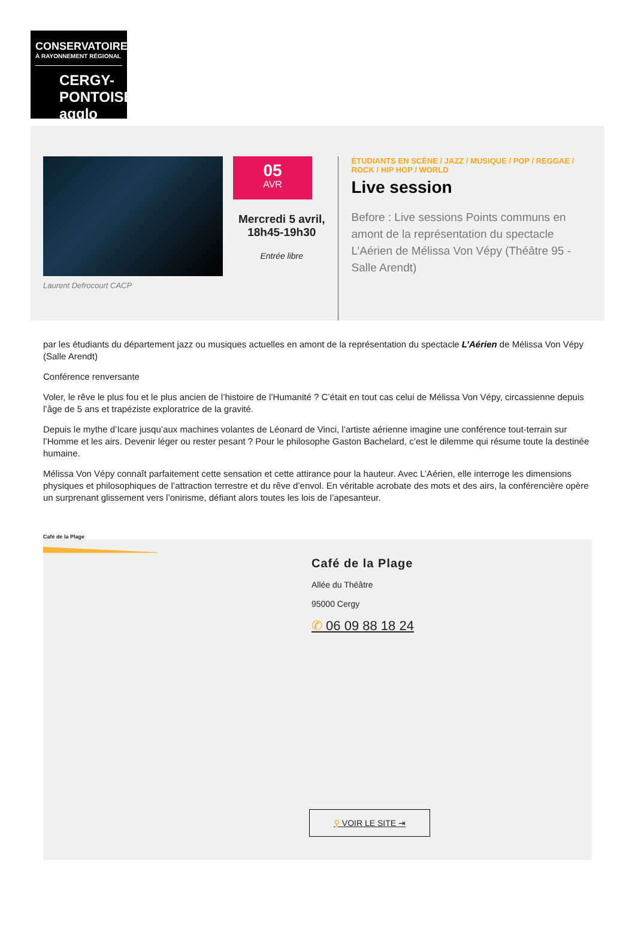CONSERVATOIRE
À RAYONNEMENT RÉGIONAL
CERGY-PONTOISE agglo
Laurent Defrocourt CACP
05
AVR
Mercredi 5 avril,
18h45-19h30
Entrée libre
ÉTUDIANTS EN SCÈNE / JAZZ / MUSIQUE / POP / REGGAE / ROCK / HIP HOP / WORLD
Live session
Before : Live sessions Points communs en amont de la représentation du spectacle L’Aérien de Mélissa Von Vépy (Théâtre 95 - Salle Arendt)
par les étudiants du département jazz ou musiques actuelles en amont de la représentation du spectacle L’Aérien de Mélissa Von Vépy (Salle Arendt)
Conférence renversante
Voler, le rêve le plus fou et le plus ancien de l’histoire de l’Humanité ? C’était en tout cas celui de Mélissa Von Vépy, circassienne depuis l’âge de 5 ans et trapéziste exploratrice de la gravité.
Depuis le mythe d’Icare jusqu’aux machines volantes de Léonard de Vinci, l’artiste aérienne imagine une conférence tout-terrain sur l’Homme et les airs. Devenir léger ou rester pesant ? Pour le philosophe Gaston Bachelard, c’est le dilemme qui résume toute la destinée humaine.
Mélissa Von Vépy connaît parfaitement cette sensation et cette attirance pour la hauteur. Avec L’Aérien, elle interroge les dimensions physiques et philosophiques de l’attraction terrestre et du rêve d’envol. En véritable acrobate des mots et des airs, la conférencière opère un surprenant glissement vers l’onirisme, défiant alors toutes les lois de l’apesanteur.
Café de la Plage
Café de la Plage
Allée du Théâtre
95000 Cergy
✆ 06 09 88 18 24
⚲ VOIR LE SITE ⇥